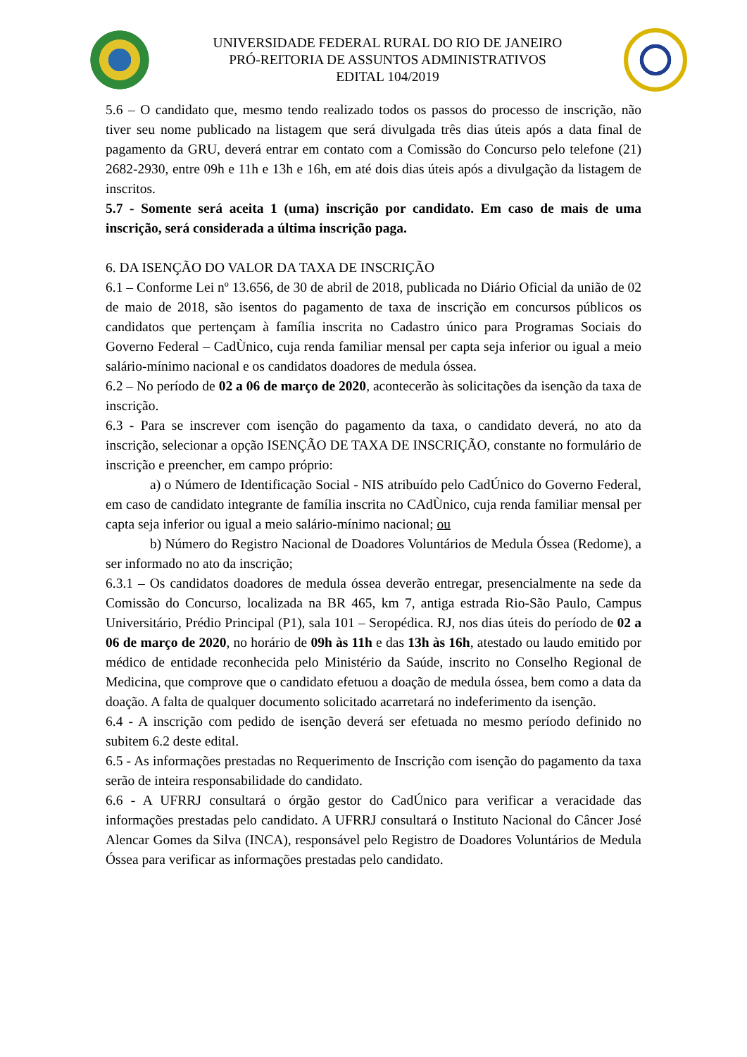UNIVERSIDADE FEDERAL RURAL DO RIO DE JANEIRO
PRÓ-REITORIA DE ASSUNTOS ADMINISTRATIVOS
EDITAL 104/2019
5.6 – O candidato que, mesmo tendo realizado todos os passos do processo de inscrição, não tiver seu nome publicado na listagem que será divulgada três dias úteis após a data final de pagamento da GRU, deverá entrar em contato com a Comissão do Concurso pelo telefone (21) 2682-2930, entre 09h e 11h e 13h e 16h, em até dois dias úteis após a divulgação da listagem de inscritos.
5.7 - Somente será aceita 1 (uma) inscrição por candidato. Em caso de mais de uma inscrição, será considerada a última inscrição paga.
6. DA ISENÇÃO DO VALOR DA TAXA DE INSCRIÇÃO
6.1 – Conforme Lei nº 13.656, de 30 de abril de 2018, publicada no Diário Oficial da união de 02 de maio de 2018, são isentos do pagamento de taxa de inscrição em concursos públicos os candidatos que pertençam à família inscrita no Cadastro único para Programas Sociais do Governo Federal – CadÙnico, cuja renda familiar mensal per capta seja inferior ou igual a meio salário-mínimo nacional e os candidatos doadores de medula óssea.
6.2 – No período de 02 a 06 de março de 2020, acontecerão às solicitações da isenção da taxa de inscrição.
6.3 - Para se inscrever com isenção do pagamento da taxa, o candidato deverá, no ato da inscrição, selecionar a opção ISENÇÃO DE TAXA DE INSCRIÇÃO, constante no formulário de inscrição e preencher, em campo próprio:
a) o Número de Identificação Social - NIS atribuído pelo CadÚnico do Governo Federal, em caso de candidato integrante de família inscrita no CAdÙnico, cuja renda familiar mensal per capta seja inferior ou igual a meio salário-mínimo nacional; ou
b) Número do Registro Nacional de Doadores Voluntários de Medula Óssea (Redome), a ser informado no ato da inscrição;
6.3.1 – Os candidatos doadores de medula óssea deverão entregar, presencialmente na sede da Comissão do Concurso, localizada na BR 465, km 7, antiga estrada Rio-São Paulo, Campus Universitário, Prédio Principal (P1), sala 101 – Seropédica. RJ, nos dias úteis do período de 02 a 06 de março de 2020, no horário de 09h às 11h e das 13h às 16h, atestado ou laudo emitido por médico de entidade reconhecida pelo Ministério da Saúde, inscrito no Conselho Regional de Medicina, que comprove que o candidato efetuou a doação de medula óssea, bem como a data da doação. A falta de qualquer documento solicitado acarretará no indeferimento da isenção.
6.4 - A inscrição com pedido de isenção deverá ser efetuada no mesmo período definido no subitem 6.2 deste edital.
6.5 - As informações prestadas no Requerimento de Inscrição com isenção do pagamento da taxa serão de inteira responsabilidade do candidato.
6.6 - A UFRRJ consultará o órgão gestor do CadÚnico para verificar a veracidade das informações prestadas pelo candidato. A UFRRJ consultará o Instituto Nacional do Câncer José Alencar Gomes da Silva (INCA), responsável pelo Registro de Doadores Voluntários de Medula Óssea para verificar as informações prestadas pelo candidato.